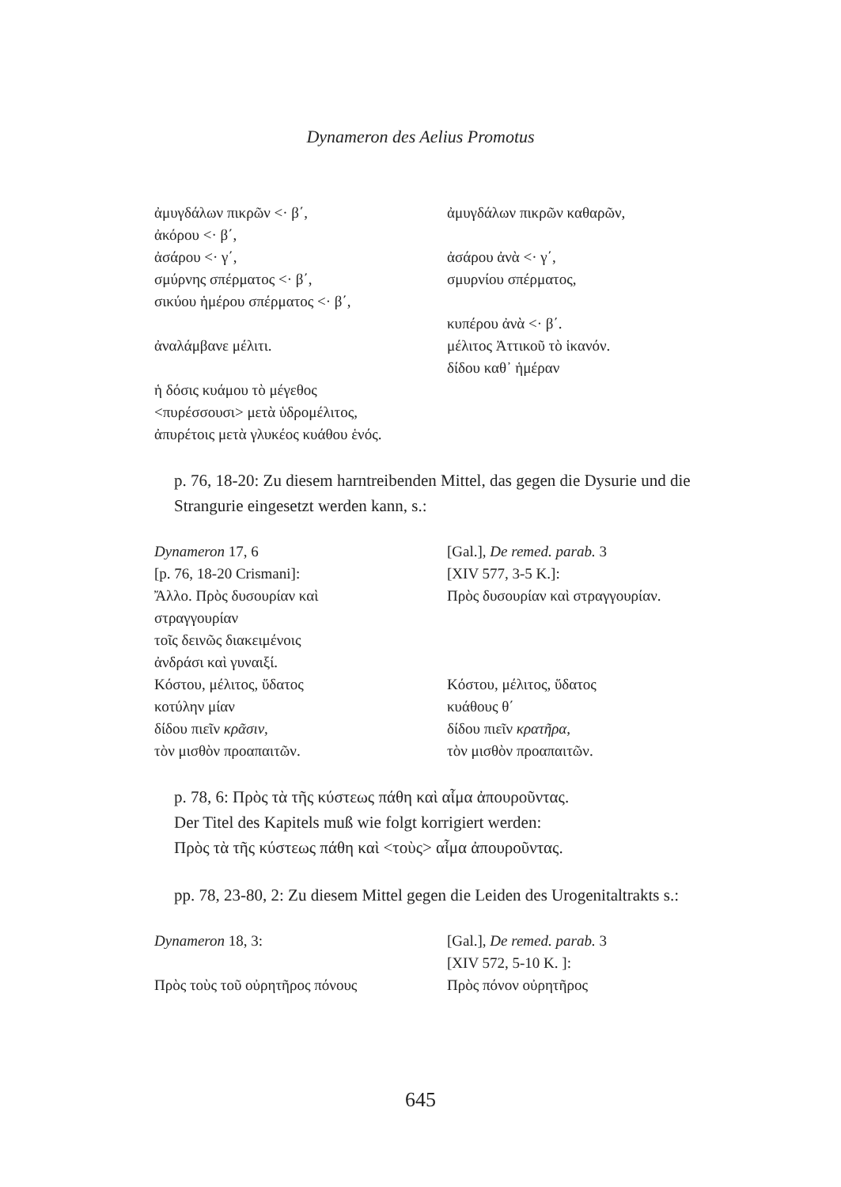Dynameron des Aelius Promotus
ἀμυγδάλων πικρῶν <· β΄, ἀμυγδάλων πικρῶν καθαρῶν,
ἀκόρου <· β΄,
ἀσάρου <· γ΄, ἀσάρου ἀνὰ <· γ΄,
σμύρνης σπέρματος <· β΄, σμυρνίου σπέρματος,
σικύου ἡμέρου σπέρματος <· β΄,
κυπέρου ἀνὰ <· β΄.
ἀναλάμβανε μέλιτι. μέλιτος Ἀττικοῦ τὸ ἱκανόν.
δίδου καθ᾽ ἡμέραν
ἡ δόσις κυάμου τὸ μέγεθος
<πυρέσσουσι> μετὰ ὑδρομέλιτος,
ἀπυρέτοις μετὰ γλυκέος κυάθου ἑνός.
p. 76, 18-20: Zu diesem harntreibenden Mittel, das gegen die Dysurie und die Strangurie eingesetzt werden kann, s.:
Dynameron 17, 6 [Gal.], De remed. parab. 3
[p. 76, 18-20 Crismani]: [XIV 577, 3-5 K.]:
Ἄλλο. Πρὸς δυσουρίαν καὶ
στραγγουρίαν
Πρὸς δυσουρίαν καὶ στραγγουρίαν.
τοῖς δεινῶς διακειμένοις
ἀνδράσι καὶ γυναιξί.
Κόστου, μέλιτος, ὕδατος Κόστου, μέλιτος, ὕδατος
κοτύλην μίαν κυάθους θ΄
δίδου πιεῖν κρᾶσιν, δίδου πιεῖν κρατῆρα,
τὸν μισθὸν προαπαιτῶν. τὸν μισθὸν προαπαιτῶν.
p. 78, 6: Πρὸς τὰ τῆς κύστεως πάθη καὶ αἷμα ἀπουροῦντας.
Der Titel des Kapitels muß wie folgt korrigiert werden:
Πρὸς τὰ τῆς κύστεως πάθη καὶ <τοὺς> αἷμα ἀπουροῦντας.
pp. 78, 23-80, 2: Zu diesem Mittel gegen die Leiden des Urogenitaltrakts s.:
Dynameron 18, 3: [Gal.], De remed. parab. 3
[XIV 572, 5-10 K. ]:
Πρὸς τοὺς τοῦ οὐρητῆρος πόνους Πρὸς πόνον οὐρητῆρος
645